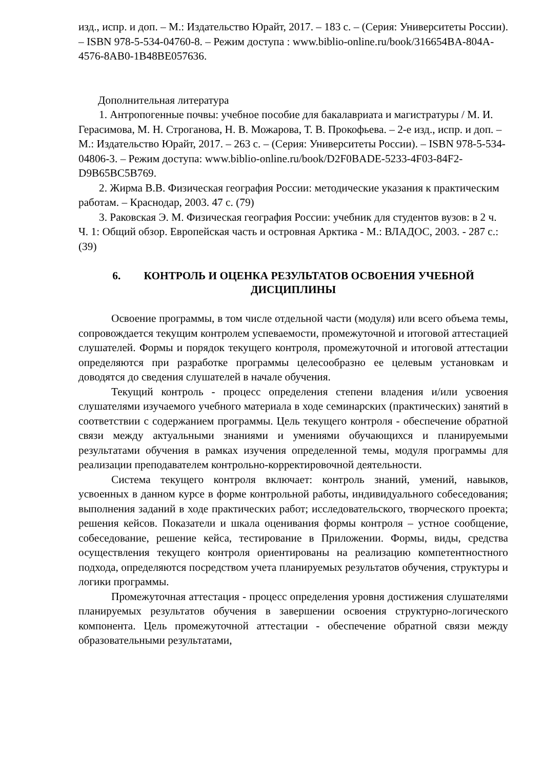изд., испр. и доп. – М.: Издательство Юрайт, 2017. – 183 с. – (Серия: Университеты России). – ISBN 978-5-534-04760-8. – Режим доступа : www.biblio-online.ru/book/316654BA-804A-4576-8AB0-1B48BE057636.
Дополнительная литература
1. Антропогенные почвы: учебное пособие для бакалавриата и магистратуры / М. И. Герасимова, М. Н. Строганова, Н. В. Можарова, Т. В. Прокофьева. – 2-е изд., испр. и доп. – М.: Издательство Юрайт, 2017. – 263 с. – (Серия: Университеты России). – ISBN 978-5-534-04806-3. – Режим доступа: www.biblio-online.ru/book/D2F0BADE-5233-4F03-84F2-D9B65BC5B769.
2. Жирма В.В. Физическая география России: методические указания к практическим работам. – Краснодар, 2003. 47 с. (79)
3. Раковская Э. М. Физическая география России: учебник для студентов вузов: в 2 ч. Ч. 1: Общий обзор. Европейская часть и островная Арктика - М.: ВЛАДОС, 2003. - 287 с.: (39)
6. КОНТРОЛЬ И ОЦЕНКА РЕЗУЛЬТАТОВ ОСВОЕНИЯ УЧЕБНОЙ ДИСЦИПЛИНЫ
Освоение программы, в том числе отдельной части (модуля) или всего объема темы, сопровождается текущим контролем успеваемости, промежуточной и итоговой аттестацией слушателей. Формы и порядок текущего контроля, промежуточной и итоговой аттестации определяются при разработке программы целесообразно ее целевым установкам и доводятся до сведения слушателей в начале обучения.
Текущий контроль - процесс определения степени владения и/или усвоения слушателями изучаемого учебного материала в ходе семинарских (практических) занятий в соответствии с содержанием программы. Цель текущего контроля - обеспечение обратной связи между актуальными знаниями и умениями обучающихся и планируемыми результатами обучения в рамках изучения определенной темы, модуля программы для реализации преподавателем контрольно-корректировочной деятельности.
Система текущего контроля включает: контроль знаний, умений, навыков, усвоенных в данном курсе в форме контрольной работы, индивидуального собеседования; выполнения заданий в ходе практических работ; исследовательского, творческого проекта; решения кейсов. Показатели и шкала оценивания формы контроля – устное сообщение, собеседование, решение кейса, тестирование в Приложении. Формы, виды, средства осуществления текущего контроля ориентированы на реализацию компетентностного подхода, определяются посредством учета планируемых результатов обучения, структуры и логики программы.
Промежуточная аттестация - процесс определения уровня достижения слушателями планируемых результатов обучения в завершении освоения структурно-логического компонента. Цель промежуточной аттестации - обеспечение обратной связи между образовательными результатами,